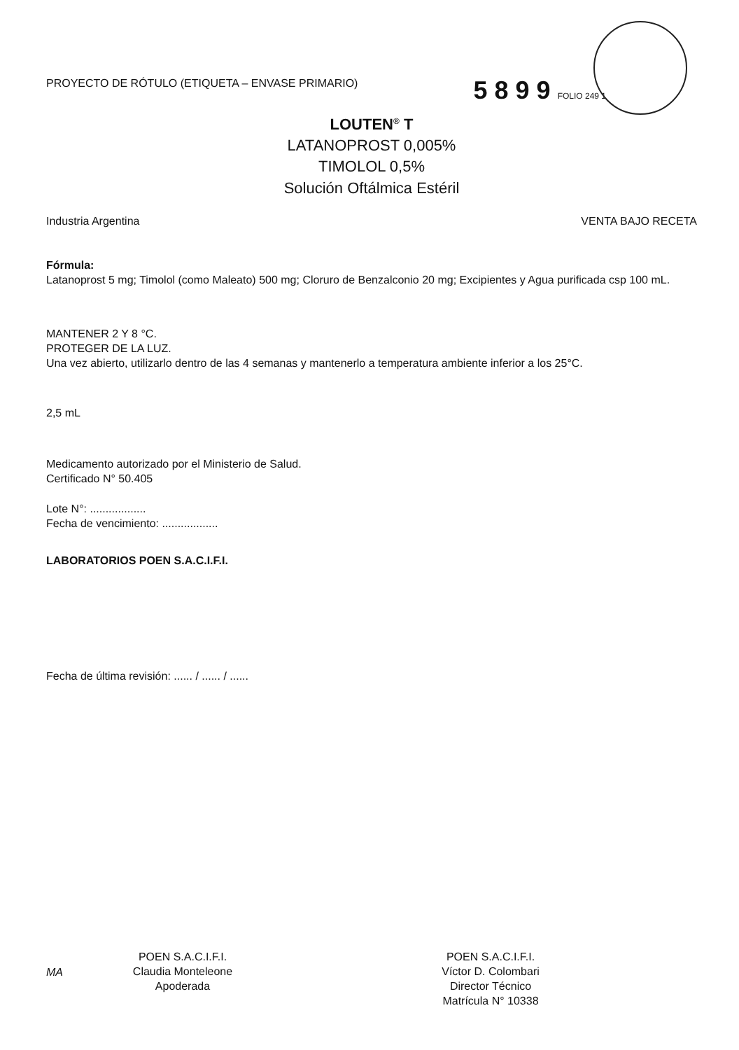PROYECTO DE RÓTULO (ETIQUETA – ENVASE PRIMARIO)
5 8 9 9 FOLIO 249 1
LOUTEN<sup>®</sup> T
LATANOPROST 0,005%
TIMOLOL 0,5%
Solución Oftálmica Estéril
Industria Argentina VENTA BAJO RECETA
Fórmula:
Latanoprost 5 mg; Timolol (como Maleato) 500 mg; Cloruro de Benzalconio 20 mg; Excipientes y Agua purificada csp 100 mL.
MANTENER 2 Y 8 °C.
PROTEGER DE LA LUZ.
Una vez abierto, utilizarlo dentro de las 4 semanas y mantenerlo a temperatura ambiente inferior a los 25°C.
2,5 mL
Medicamento autorizado por el Ministerio de Salud.
Certificado N° 50.405
Lote N°: ..................
Fecha de vencimiento: ..................
LABORATORIOS POEN S.A.C.I.F.I.
Fecha de última revisión: ...... / ...... / ......
MA
POEN S.A.C.I.F.I.
Claudia Monteleone
Apoderada
POEN S.A.C.I.F.I.
Víctor D. Colombari
Director Técnico
Matrícula N° 10338